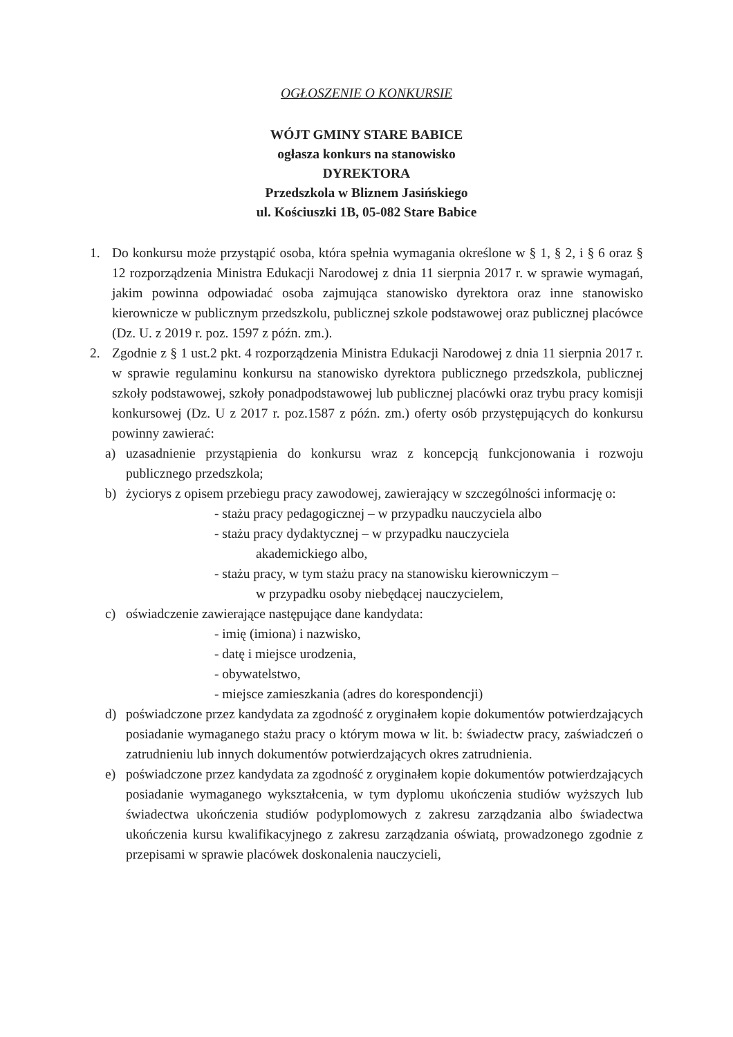OGŁOSZENIE O KONKURSIE
WÓJT GMINY STARE BABICE
ogłasza konkurs na stanowisko
DYREKTORA
Przedszkola w Bliznem Jasińskiego
ul. Kościuszki 1B, 05-082 Stare Babice
1. Do konkursu może przystąpić osoba, która spełnia wymagania określone w § 1, § 2, i § 6 oraz § 12 rozporządzenia Ministra Edukacji Narodowej z dnia 11 sierpnia 2017 r. w sprawie wymagań, jakim powinna odpowiadać osoba zajmująca stanowisko dyrektora oraz inne stanowisko kierownicze w publicznym przedszkolu, publicznej szkole podstawowej oraz publicznej placówce (Dz. U. z 2019 r. poz. 1597 z późn. zm.).
2. Zgodnie z § 1 ust.2 pkt. 4 rozporządzenia Ministra Edukacji Narodowej z dnia 11 sierpnia 2017 r. w sprawie regulaminu konkursu na stanowisko dyrektora publicznego przedszkola, publicznej szkoły podstawowej, szkoły ponadpodstawowej lub publicznej placówki oraz trybu pracy komisji konkursowej (Dz. U z 2017 r. poz.1587 z późn. zm.) oferty osób przystępujących do konkursu powinny zawierać:
a) uzasadnienie przystąpienia do konkursu wraz z koncepcją funkcjonowania i rozwoju publicznego przedszkola;
b) życiorys z opisem przebiegu pracy zawodowej, zawierający w szczególności informację o:
- stażu pracy pedagogicznej – w przypadku nauczyciela albo
- stażu pracy dydaktycznej – w przypadku nauczyciela
akademickiego albo,
- stażu pracy, w tym stażu pracy na stanowisku kierowniczym –
w przypadku osoby niebędącej nauczycielem,
c) oświadczenie zawierające następujące dane kandydata:
- imię (imiona) i nazwisko,
- datę i miejsce urodzenia,
- obywatelstwo,
- miejsce zamieszkania (adres do korespondencji)
d) poświadczone przez kandydata za zgodność z oryginałem kopie dokumentów potwierdzających posiadanie wymaganego stażu pracy o którym mowa w lit. b: świadectw pracy, zaświadczeń o zatrudnieniu lub innych dokumentów potwierdzających okres zatrudnienia.
e) poświadczone przez kandydata za zgodność z oryginałem kopie dokumentów potwierdzających posiadanie wymaganego wykształcenia, w tym dyplomu ukończenia studiów wyższych lub świadectwa ukończenia studiów podyplomowych z zakresu zarządzania albo świadectwa ukończenia kursu kwalifikacyjnego z zakresu zarządzania oświatą, prowadzonego zgodnie z przepisami w sprawie placówek doskonalenia nauczycieli,